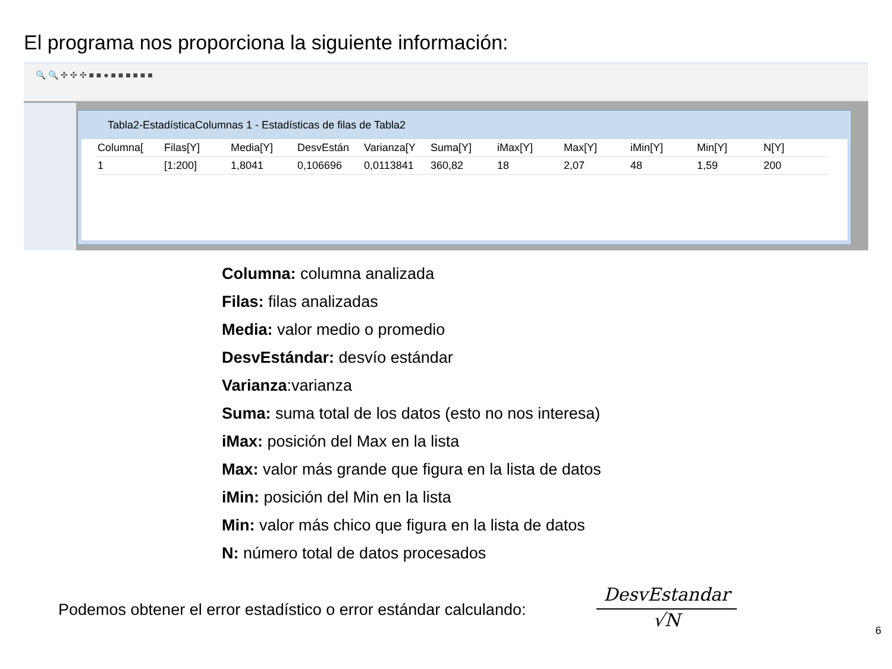El programa nos proporciona la siguiente información:
🔍 🔍 ✣ ✣ ✣ ■ ■ ● ■ ■ ■ ■ ■ ■
Tabla2-EstadísticaColumnas 1 - Estadísticas de filas de Tabla2
| Columna[ | Filas[Y] | Media[Y] | DesvEstán | Varianza[Y | Suma[Y] | iMax[Y] | Max[Y] | iMin[Y] | Min[Y] | N[Y] |
| --- | --- | --- | --- | --- | --- | --- | --- | --- | --- | --- |
| 1 | [1:200] | 1,8041 | 0,106696 | 0,0113841 | 360,82 | 18 | 2,07 | 48 | 1,59 | 200 |
Columna: columna analizada
Filas: filas analizadas
Media: valor medio o promedio
DesvEstándar: desvío estándar
Varianza:varianza
Suma: suma total de los datos (esto no nos interesa)
iMax: posición del Max en la lista
Max: valor más grande que figura en la lista de datos
iMin: posición del Min en la lista
Min: valor más chico que figura en la lista de datos
N: número total de datos procesados
Podemos obtener el error estadístico o error estándar calculando:
DesvEstandar
√N
6